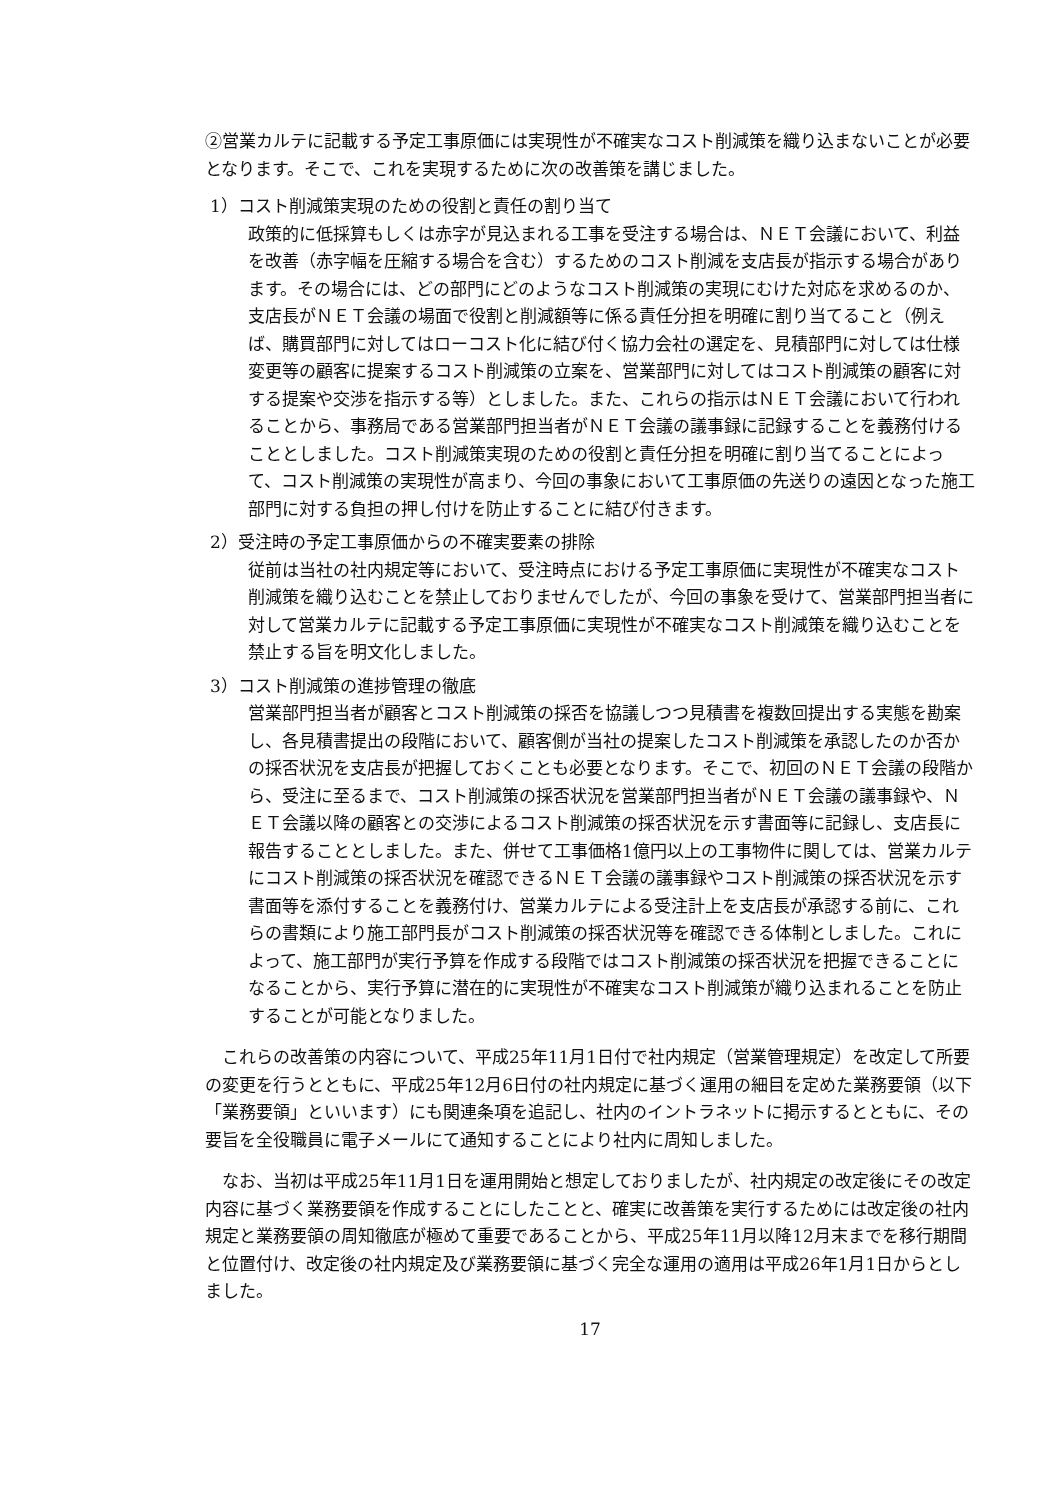②営業カルテに記載する予定工事原価には実現性が不確実なコスト削減策を織り込まないことが必要となります。そこで、これを実現するために次の改善策を講じました。
1）コスト削減策実現のための役割と責任の割り当て
政策的に低採算もしくは赤字が見込まれる工事を受注する場合は、ＮＥＴ会議において、利益を改善（赤字幅を圧縮する場合を含む）するためのコスト削減を支店長が指示する場合があります。その場合には、どの部門にどのようなコスト削減策の実現にむけた対応を求めるのか、支店長がＮＥＴ会議の場面で役割と削減額等に係る責任分担を明確に割り当てること（例えば、購買部門に対してはローコスト化に結び付く協力会社の選定を、見積部門に対しては仕様変更等の顧客に提案するコスト削減策の立案を、営業部門に対してはコスト削減策の顧客に対する提案や交渉を指示する等）としました。また、これらの指示はＮＥＴ会議において行われることから、事務局である営業部門担当者がＮＥＴ会議の議事録に記録することを義務付けることとしました。コスト削減策実現のための役割と責任分担を明確に割り当てることによって、コスト削減策の実現性が高まり、今回の事象において工事原価の先送りの遠因となった施工部門に対する負担の押し付けを防止することに結び付きます。
2）受注時の予定工事原価からの不確実要素の排除
従前は当社の社内規定等において、受注時点における予定工事原価に実現性が不確実なコスト削減策を織り込むことを禁止しておりませんでしたが、今回の事象を受けて、営業部門担当者に対して営業カルテに記載する予定工事原価に実現性が不確実なコスト削減策を織り込むことを禁止する旨を明文化しました。
3）コスト削減策の進捗管理の徹底
営業部門担当者が顧客とコスト削減策の採否を協議しつつ見積書を複数回提出する実態を勘案し、各見積書提出の段階において、顧客側が当社の提案したコスト削減策を承認したのか否かの採否状況を支店長が把握しておくことも必要となります。そこで、初回のＮＥＴ会議の段階から、受注に至るまで、コスト削減策の採否状況を営業部門担当者がＮＥＴ会議の議事録や、ＮＥＴ会議以降の顧客との交渉によるコスト削減策の採否状況を示す書面等に記録し、支店長に報告することとしました。また、併せて工事価格1億円以上の工事物件に関しては、営業カルテにコスト削減策の採否状況を確認できるＮＥＴ会議の議事録やコスト削減策の採否状況を示す書面等を添付することを義務付け、営業カルテによる受注計上を支店長が承認する前に、これらの書類により施工部門長がコスト削減策の採否状況等を確認できる体制としました。これによって、施工部門が実行予算を作成する段階ではコスト削減策の採否状況を把握できることになることから、実行予算に潜在的に実現性が不確実なコスト削減策が織り込まれることを防止することが可能となりました。
これらの改善策の内容について、平成25年11月1日付で社内規定（営業管理規定）を改定して所要の変更を行うとともに、平成25年12月6日付の社内規定に基づく運用の細目を定めた業務要領（以下「業務要領」といいます）にも関連条項を追記し、社内のイントラネットに掲示するとともに、その要旨を全役職員に電子メールにて通知することにより社内に周知しました。
なお、当初は平成25年11月1日を運用開始と想定しておりましたが、社内規定の改定後にその改定内容に基づく業務要領を作成することにしたことと、確実に改善策を実行するためには改定後の社内規定と業務要領の周知徹底が極めて重要であることから、平成25年11月以降12月末までを移行期間と位置付け、改定後の社内規定及び業務要領に基づく完全な運用の適用は平成26年1月1日からとしました。
17